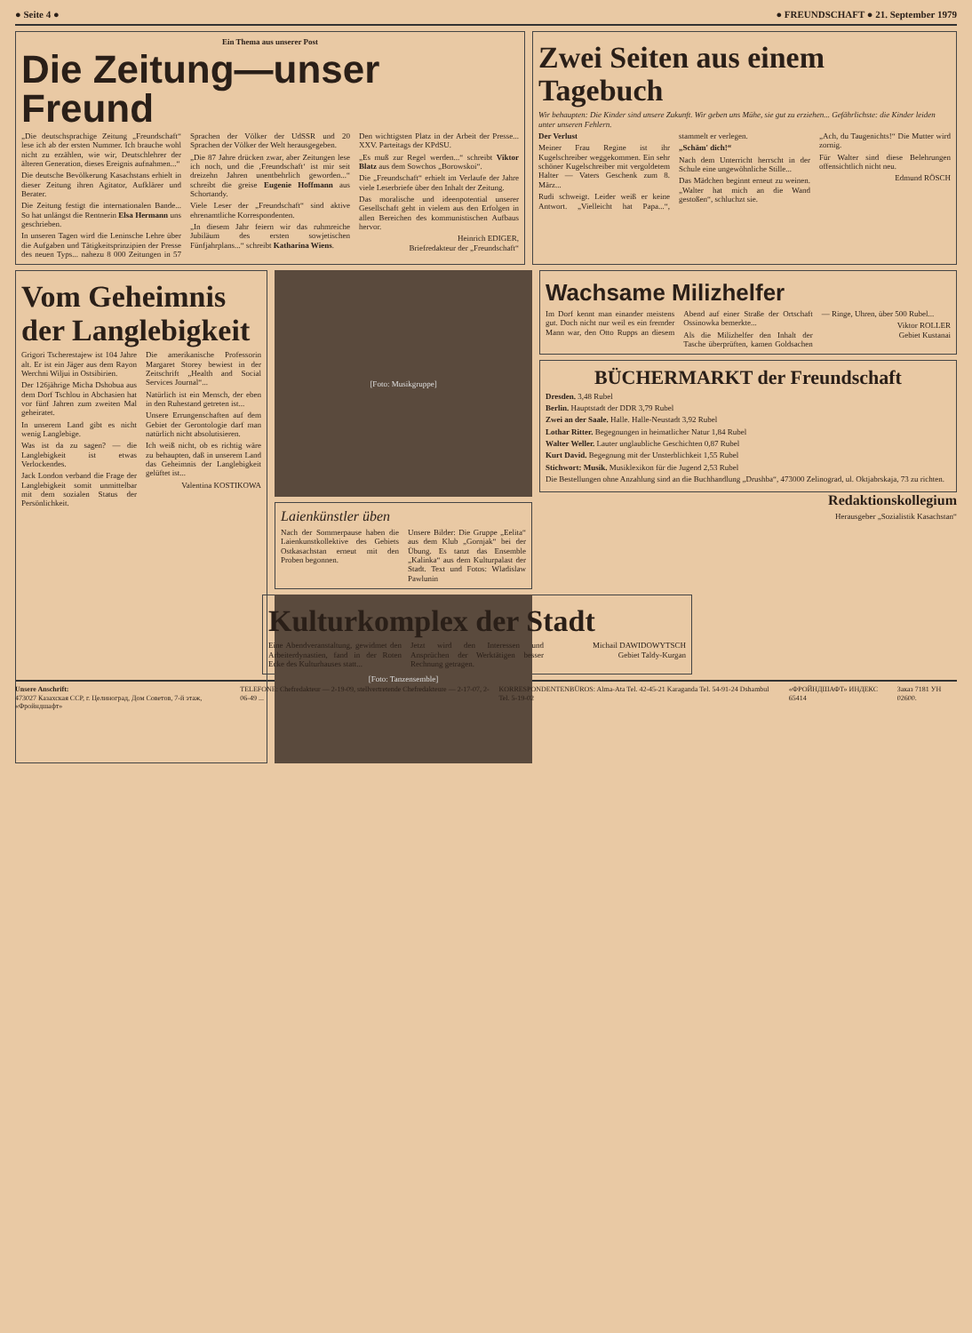● Seite 4 ● ● FREUNDSCHAFT ● 21. September 1979
Ein Thema aus unserer Post
Die Zeitung—unser Freund
„Die deutschsprachige Zeitung „Freundschaft“ lese ich ab der ersten Nummer. Ich brauche wohl nicht zu erzählen, wie wir, Deutschlehrer der älteren Generation, dieses Ereignis aufnahmen...“
Die deutsche Bevölkerung Kasachstans erhielt in dieser Zeitung ihren Agitator, Aufklärer und Berater.
Die Zeitung festigt die internationalen Bande... So hat unlängst die Rentnerin Elsa Hermann uns geschrieben.
In unseren Tagen wird die Leninsche Lehre über die Aufgaben und Tätigkeitsprinzipien der Presse des neuen Typs... nahezu 8 000 Zeitungen in 57 Sprachen der Völker der UdSSR und 20 Sprachen der Völker der Welt herausgegeben.
„Die 87 Jahre drücken zwar, aber Zeitungen lese ich noch, und die ‚Freundschaft‘ ist mir seit dreizehn Jahren unentbehrlich geworden...“ schreibt die greise Eugenie Hoffmann aus Schortandy.
Viele Leser der „Freundschaft“ sind aktive ehrenamtliche Korrespondenten.
„In diesem Jahr feiern wir das ruhmreiche Jubiläum des ersten sowjetischen Fünfjahrplans...“ schreibt Katharina Wiens.
Den wichtigsten Platz in der Arbeit der Presse... XXV. Parteitags der KPdSU.
„Es muß zur Regel werden...“ schreibt Viktor Blatz aus dem Sowchos „Borowskoi“.
Die „Freundschaft“ erhielt im Verlaufe der Jahre viele Leserbriefe über den Inhalt der Zeitung.
Das moralische und ideenpotential unserer Gesellschaft geht in vielem aus den Erfolgen in allen Bereichen des kommunistischen Aufbaus hervor.
Heinrich EDIGER,
Briefredakteur der „Freundschaft“
Zwei Seiten aus einem Tagebuch
Wir behaupten: Die Kinder sind unsere Zukunft. Wir geben uns Mühe, sie gut zu erziehen... Gefährlichste: die Kinder leiden unter unseren Fehlern.
Der Verlust
Meiner Frau Regine ist ihr Kugelschreiber weggekommen. Ein sehr schöner Kugelschreiber mit vergoldetem Halter — Vaters Geschenk zum 8. März...
Rudi schweigt. Leider weiß er keine Antwort. „Vielleicht hat Papa...“, stammelt er verlegen.
„Schäm' dich!“
Nach dem Unterricht herrscht in der Schule eine ungewöhnliche Stille...
Das Mädchen beginnt erneut zu weinen. „Walter hat mich an die Wand gestoßen“, schluchzt sie.
„Ach, du Taugenichts!“ Die Mutter wird zornig.
Für Walter sind diese Belehrungen offensichtlich nicht neu.
Edmund RÖSCH
Vom Geheimnis der Langlebigkeit
Grigori Tscherestajew ist 104 Jahre alt. Er ist ein Jäger aus dem Rayon Werchni Wiljui in Ostsibirien.
Der 126jährige Micha Dshobua aus dem Dorf Tschlou in Abchasien hat vor fünf Jahren zum zweiten Mal geheiratet.
In unserem Land gibt es nicht wenig Langlebige.
Was ist da zu sagen? — die Langlebigkeit ist etwas Verlockendes.
Jack London verband die Frage der Langlebigkeit somit unmittelbar mit dem sozialen Status der Persönlichkeit.
Die amerikanische Professorin Margaret Storey bewiest in der Zeitschrift „Health and Social Services Journal“...
Natürlich ist ein Mensch, der eben in den Ruhestand getreten ist...
Unsere Errungenschaften auf dem Gebiet der Gerontologie darf man natürlich nicht absolutisieren.
Ich weiß nicht, ob es richtig wäre zu behaupten, daß in unserem Land das Geheimnis der Langlebigkeit gelüftet ist...
Valentina KOSTIKOWA
[Foto: Musikgruppe]
Laienkünstler üben
Nach der Sommerpause haben die Laienkunstkollektive des Gebiets Ostkasachstan erneut mit den Proben begonnen.
Unsere Bilder: Die Gruppe „Eelita“ aus dem Klub „Gornjak“ bei der Übung. Es tanzt das Ensemble „Kalinka“ aus dem Kulturpalast der Stadt. Text und Fotos: Wladislaw Pawlunin
[Foto: Tanzensemble]
Wachsame Milizhelfer
Im Dorf kennt man einander meistens gut. Doch nicht nur weil es ein fremder Mann war, den Otto Rupps an diesem Abend auf einer Straße der Ortschaft Ossinowka bemerkte...
Als die Milizhelfer den Inhalt der Tasche überprüften, kamen Goldsachen — Ringe, Uhren, über 500 Rubel...
Viktor ROLLER
Gebiet Kustanai
BÜCHERMARKT der Freundschaft
Dresden. 3,48 Rubel
Berlin. Hauptstadt der DDR 3,79 Rubel
Zwei an der Saale. Halle. Halle-Neustadt 3,92 Rubel
Lothar Ritter. Begegnungen in heimatlicher Natur 1,84 Rubel
Walter Weller. Lauter unglaubliche Geschichten 0,87 Rubel
Kurt David. Begegnung mit der Unsterblichkeit 1,55 Rubel
Stichwort: Musik. Musiklexikon für die Jugend 2,53 Rubel
Die Bestellungen ohne Anzahlung sind an die Buchhandlung „Drushba“, 473000 Zelinograd, ul. Oktjabrskaja, 73 zu richten.
Redaktionskollegium
Herausgeber „Sozialistik Kasachstan“
Kulturkomplex der Stadt
Eine Abendveranstaltung, gewidmet den Arbeiterdynastien, fand in der Roten Ecke des Kulturhauses statt...
Jetzt wird den Interessen und Ansprüchen der Werktätigen besser Rechnung getragen.
Michail DAWIDOWYTSCH
Gebiet Taldy-Kurgan
Unsere Anschrift:
473027 Казахская ССР, г. Целиноград, Дом Советов, 7-й этаж, «Фройндшафт»
TELEFONE: Chefredakteur — 2-19-09, stellvertretende Chefredakteure — 2-17-07, 2-06-49 ...
KORRESPONDENTENBÜROS: Alma-Ata Tel. 42-45-21 Karaganda Tel. 54-91-24 Dshambul Tel. 5-19-02
«ФРОЙНДШАФТ» ИНДЕКС 65414 Заказ 7181 УН 02600.